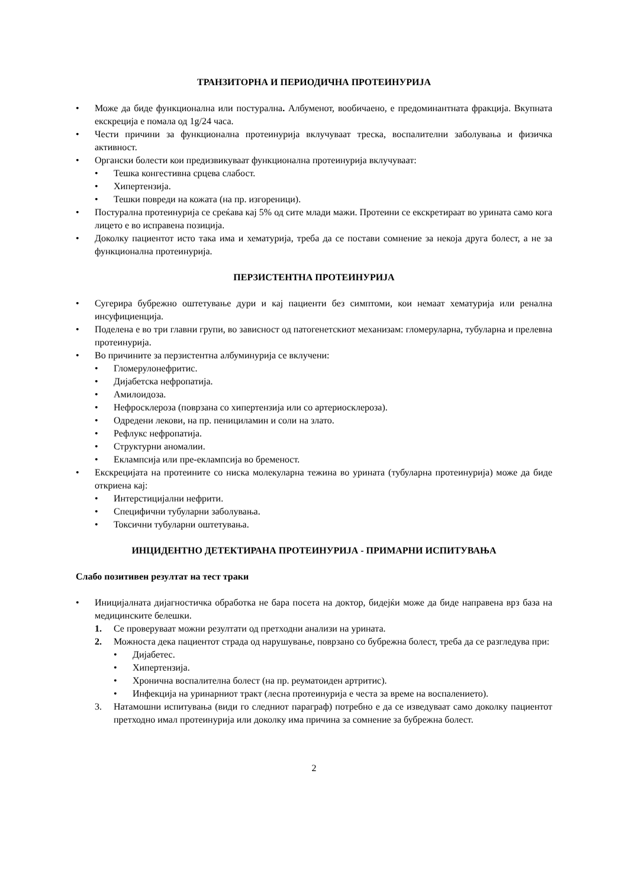ТРАНЗИТОРНА И ПЕРИОДИЧНА ПРОТЕИНУРИЈА
• Може да биде функционална или постурална. Албуменот, вообичаено, е предоминантната фракција. Вкупната екскреција е помала од 1g/24 часа.
• Чести причини за функционална протеинурија вклучуваат треска, воспалителни заболувања и физичка активност.
• Органски болести кои предизвикуваат функционална протеинурија вклучуваат:
• Тешка конгестивна срцева слабост.
• Хипертензија.
• Тешки повреди на кожата (на пр. изгореници).
• Постурална протеинурија се среќава кај 5% од сите млади мажи. Протеини се екскретираат во урината само кога лицето е во исправена позиција.
• Доколку пациентот исто така има и хематурија, треба да се постави сомнение за некоја друга болест, а не за функционална протеинурија.
ПЕРЗИСТЕНТНА ПРОТЕИНУРИЈА
• Сугерира бубрежно оштетување дури и кај пациенти без симптоми, кои немаат хематурија или ренална инсуфициенција.
• Поделена е во три главни групи, во зависност од патогенетскиот механизам: гломеруларна, тубуларна и прелевна протеинурија.
• Во причините за перзистентна албуминурија се вклучени:
• Гломерулонефритис.
• Дијабетска нефропатија.
• Амилоидоза.
• Нефросклероза (поврзана со хипертензија или со артериосклероза).
• Одредени лекови, на пр. пенициламин и соли на злато.
• Рефлукс нефропатија.
• Структурни аномалии.
• Еклампсија или пре-еклампсија во бременост.
• Екскрецијата на протеините со ниска молекуларна тежина во урината (тубуларна протеинурија) може да биде откриена кај:
• Интерстицијални нефрити.
• Специфични тубуларни заболувања.
• Токсични тубуларни оштетувања.
ИНЦИДЕНТНО ДЕТЕКТИРАНА ПРОТЕИНУРИЈА - ПРИМАРНИ ИСПИТУВАЊА
Слабо позитивен резултат на тест траки
• Иницијалната дијагностичка обработка не бара посета на доктор, бидејќи може да биде направена врз база на медицинските белешки.
1. Се проверуваат можни резултати од претходни анализи на урината.
2. Можноста дека пациентот страда од нарушување, поврзано со бубрежна болест, треба да се разгледува при:
• Дијабетес.
• Хипертензија.
• Хронична воспалителна болест (на пр. реуматоиден артритис).
• Инфекција на уринарниот тракт (лесна протеинурија е честа за време на воспалението).
3. Натамошни испитувања (види го следниот параграф) потребно е да се изведуваат само доколку пациентот претходно имал протеинурија или доколку има причина за сомнение за бубрежна болест.
2